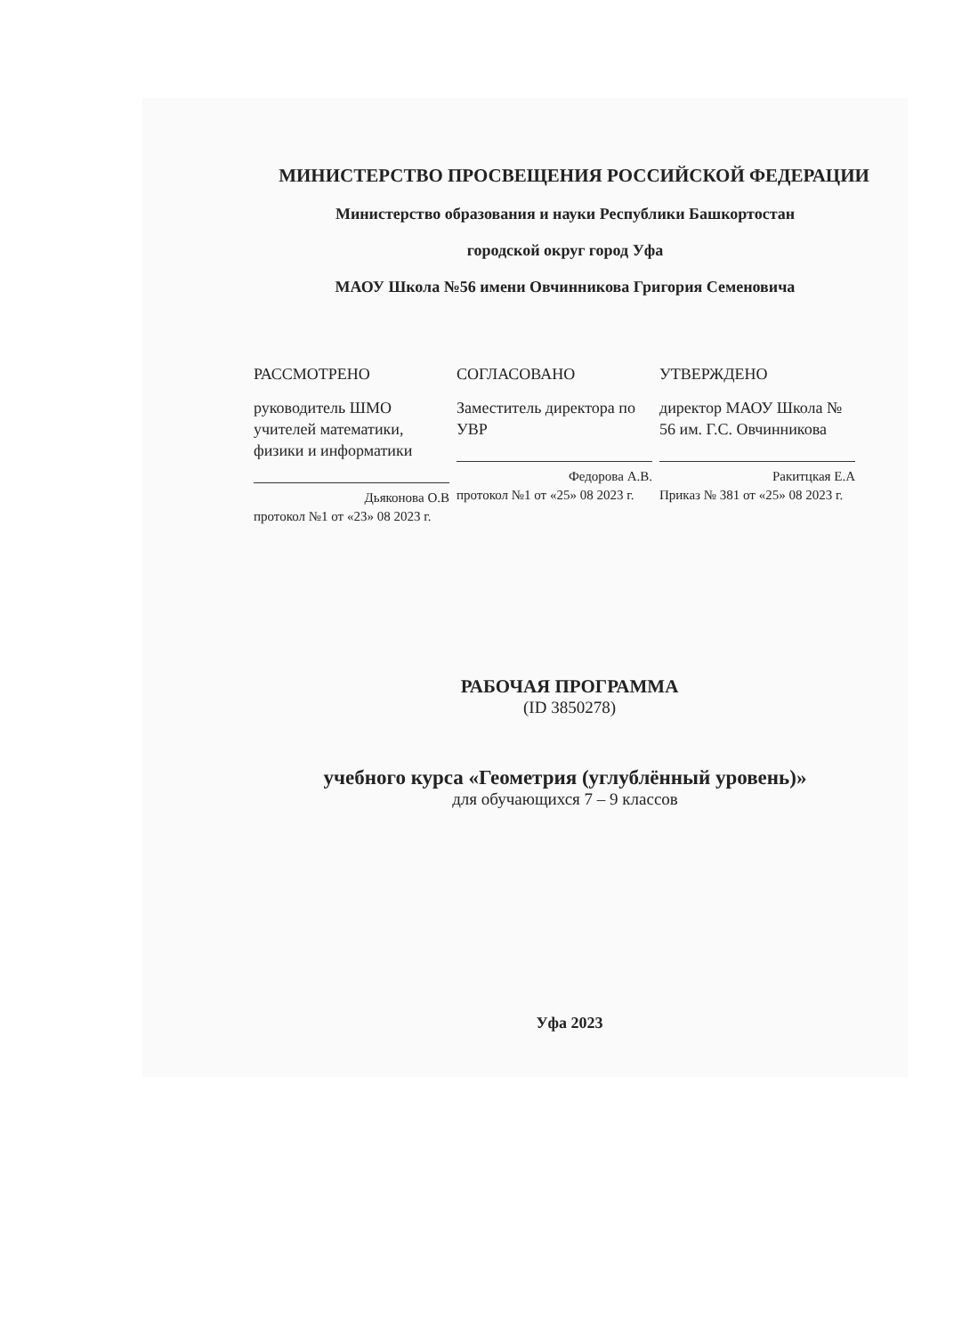МИНИСТЕРСТВО ПРОСВЕЩЕНИЯ РОССИЙСКОЙ ФЕДЕРАЦИИ
Министерство образования и науки Республики Башкортостан
городской округ город Уфа
МАОУ Школа №56 имени Овчинникова Григория Семеновича
РАССМОТРЕНО
руководитель ШМО учителей математики, физики и информатики
Дьяконова О.В
протокол №1 от «23» 08 2023 г.
СОГЛАСОВАНО
Заместитель директора по УВР
Федорова А.В.
протокол №1 от «25» 08 2023 г.
УТВЕРЖДЕНО
директор МАОУ Школа № 56 им. Г.С. Овчинникова
Ракитцкая Е.А
Приказ № 381 от «25» 08 2023 г.
РАБОЧАЯ ПРОГРАММА
(ID 3850278)
учебного курса «Геометрия (углублённый уровень)»
для обучающихся 7 – 9 классов
Уфа 2023